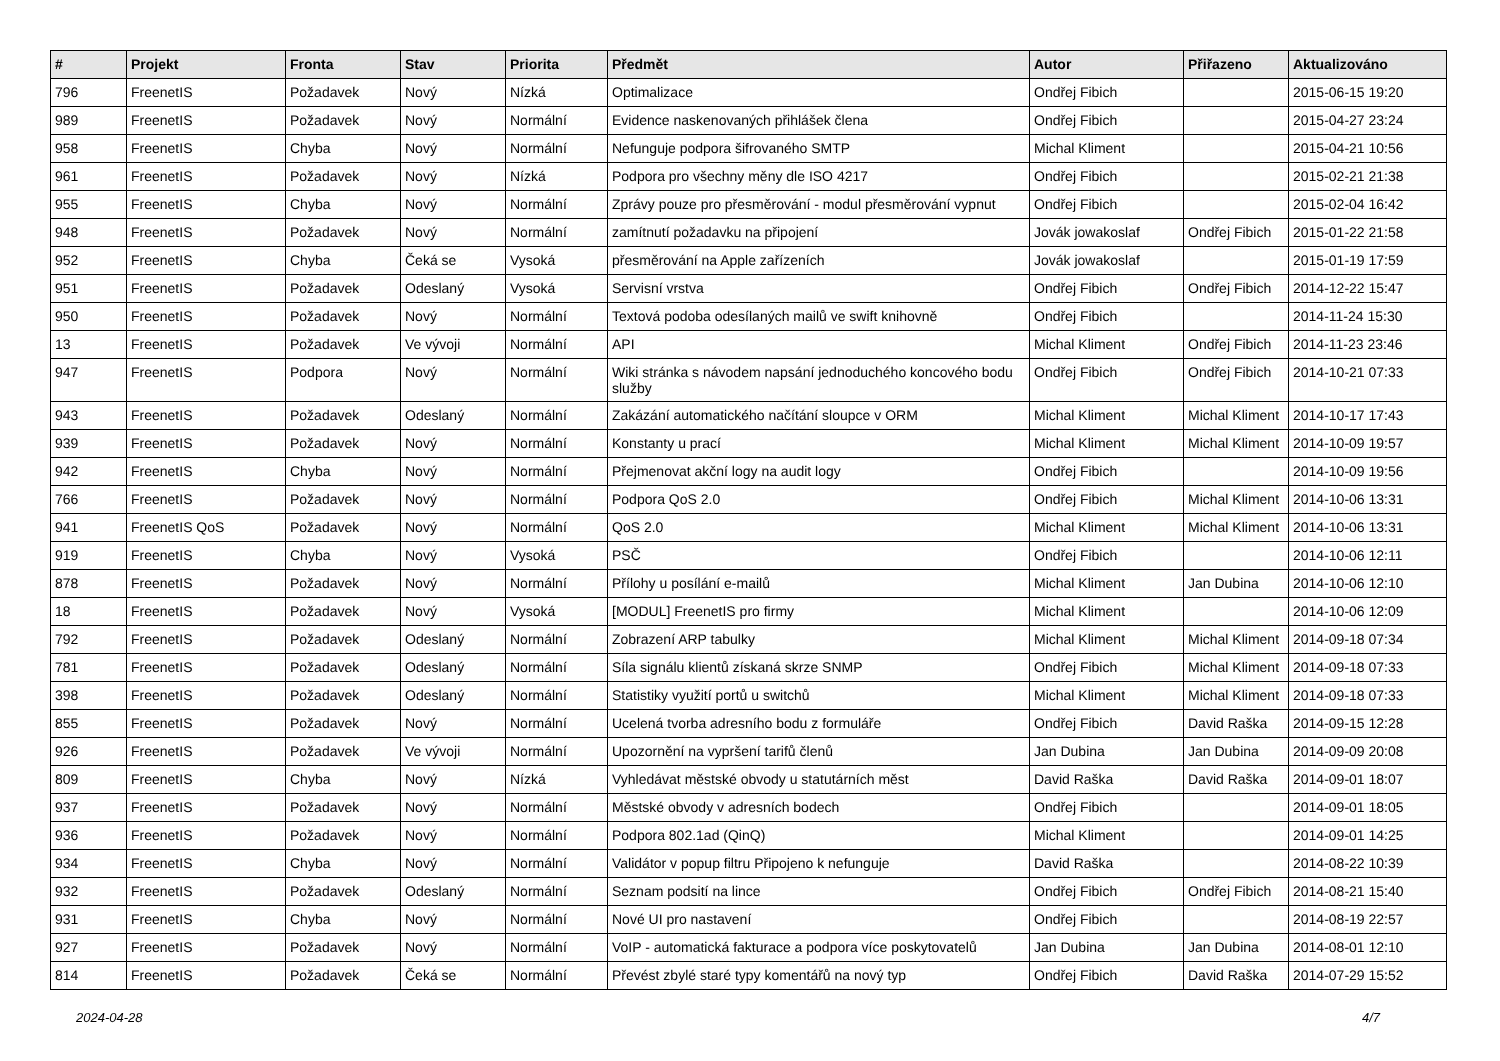| # | Projekt | Fronta | Stav | Priorita | Předmět | Autor | Přiřazeno | Aktualizováno |
| --- | --- | --- | --- | --- | --- | --- | --- | --- |
| 796 | FreenetIS | Požadavek | Nový | Nízká | Optimalizace | Ondřej Fibich | | 2015-06-15 19:20 |
| 989 | FreenetIS | Požadavek | Nový | Normální | Evidence naskenovaných přihlášek člena | Ondřej Fibich | | 2015-04-27 23:24 |
| 958 | FreenetIS | Chyba | Nový | Normální | Nefunguje podpora šifrovaného SMTP | Michal Kliment | | 2015-04-21 10:56 |
| 961 | FreenetIS | Požadavek | Nový | Nízká | Podpora pro všechny měny dle ISO 4217 | Ondřej Fibich | | 2015-02-21 21:38 |
| 955 | FreenetIS | Chyba | Nový | Normální | Zprávy pouze pro přesměrování - modul přesměrování vypnut | Ondřej Fibich | | 2015-02-04 16:42 |
| 948 | FreenetIS | Požadavek | Nový | Normální | zamítnutí požadavku na připojení | Jovák jowakoslaf | Ondřej Fibich | 2015-01-22 21:58 |
| 952 | FreenetIS | Chyba | Čeká se | Vysoká | přesměrování na Apple zařízeních | Jovák jowakoslaf | | 2015-01-19 17:59 |
| 951 | FreenetIS | Požadavek | Odeslaný | Vysoká | Servisní vrstva | Ondřej Fibich | Ondřej Fibich | 2014-12-22 15:47 |
| 950 | FreenetIS | Požadavek | Nový | Normální | Textová podoba odesílaných mailů ve swift knihovně | Ondřej Fibich | | 2014-11-24 15:30 |
| 13 | FreenetIS | Požadavek | Ve vývoji | Normální | API | Michal Kliment | Ondřej Fibich | 2014-11-23 23:46 |
| 947 | FreenetIS | Podpora | Nový | Normální | Wiki stránka s návodem napsání jednoduchého koncového bodu služby | Ondřej Fibich | Ondřej Fibich | 2014-10-21 07:33 |
| 943 | FreenetIS | Požadavek | Odeslaný | Normální | Zakázání automatického načítání sloupce v ORM | Michal Kliment | Michal Kliment | 2014-10-17 17:43 |
| 939 | FreenetIS | Požadavek | Nový | Normální | Konstanty u prací | Michal Kliment | Michal Kliment | 2014-10-09 19:57 |
| 942 | FreenetIS | Chyba | Nový | Normální | Přejmenovat akční logy na audit logy | Ondřej Fibich | | 2014-10-09 19:56 |
| 766 | FreenetIS | Požadavek | Nový | Normální | Podpora QoS 2.0 | Ondřej Fibich | Michal Kliment | 2014-10-06 13:31 |
| 941 | FreenetIS QoS | Požadavek | Nový | Normální | QoS 2.0 | Michal Kliment | Michal Kliment | 2014-10-06 13:31 |
| 919 | FreenetIS | Chyba | Nový | Vysoká | PSČ | Ondřej Fibich | | 2014-10-06 12:11 |
| 878 | FreenetIS | Požadavek | Nový | Normální | Přílohy u posílání e-mailů | Michal Kliment | Jan Dubina | 2014-10-06 12:10 |
| 18 | FreenetIS | Požadavek | Nový | Vysoká | [MODUL] FreenetIS pro firmy | Michal Kliment | | 2014-10-06 12:09 |
| 792 | FreenetIS | Požadavek | Odeslaný | Normální | Zobrazení ARP tabulky | Michal Kliment | Michal Kliment | 2014-09-18 07:34 |
| 781 | FreenetIS | Požadavek | Odeslaný | Normální | Síla signálu klientů získaná skrze SNMP | Ondřej Fibich | Michal Kliment | 2014-09-18 07:33 |
| 398 | FreenetIS | Požadavek | Odeslaný | Normální | Statistiky využití portů u switchů | Michal Kliment | Michal Kliment | 2014-09-18 07:33 |
| 855 | FreenetIS | Požadavek | Nový | Normální | Ucelená tvorba adresního bodu z formuláře | Ondřej Fibich | David Raška | 2014-09-15 12:28 |
| 926 | FreenetIS | Požadavek | Ve vývoji | Normální | Upozornění na vypršení tarifů členů | Jan Dubina | Jan Dubina | 2014-09-09 20:08 |
| 809 | FreenetIS | Chyba | Nový | Nízká | Vyhledávat městské obvody u statutárních měst | David Raška | David Raška | 2014-09-01 18:07 |
| 937 | FreenetIS | Požadavek | Nový | Normální | Městské obvody v adresních bodech | Ondřej Fibich | | 2014-09-01 18:05 |
| 936 | FreenetIS | Požadavek | Nový | Normální | Podpora 802.1ad (QinQ) | Michal Kliment | | 2014-09-01 14:25 |
| 934 | FreenetIS | Chyba | Nový | Normální | Validátor v popup filtru Připojeno k nefunguje | David Raška | | 2014-08-22 10:39 |
| 932 | FreenetIS | Požadavek | Odeslaný | Normální | Seznam podsití na lince | Ondřej Fibich | Ondřej Fibich | 2014-08-21 15:40 |
| 931 | FreenetIS | Chyba | Nový | Normální | Nové UI pro nastavení | Ondřej Fibich | | 2014-08-19 22:57 |
| 927 | FreenetIS | Požadavek | Nový | Normální | VoIP - automatická fakturace a podpora více poskytovatelů | Jan Dubina | Jan Dubina | 2014-08-01 12:10 |
| 814 | FreenetIS | Požadavek | Čeká se | Normální | Převést zbylé staré typy komentářů na nový typ | Ondřej Fibich | David Raška | 2014-07-29 15:52 |
2024-04-28 4/7